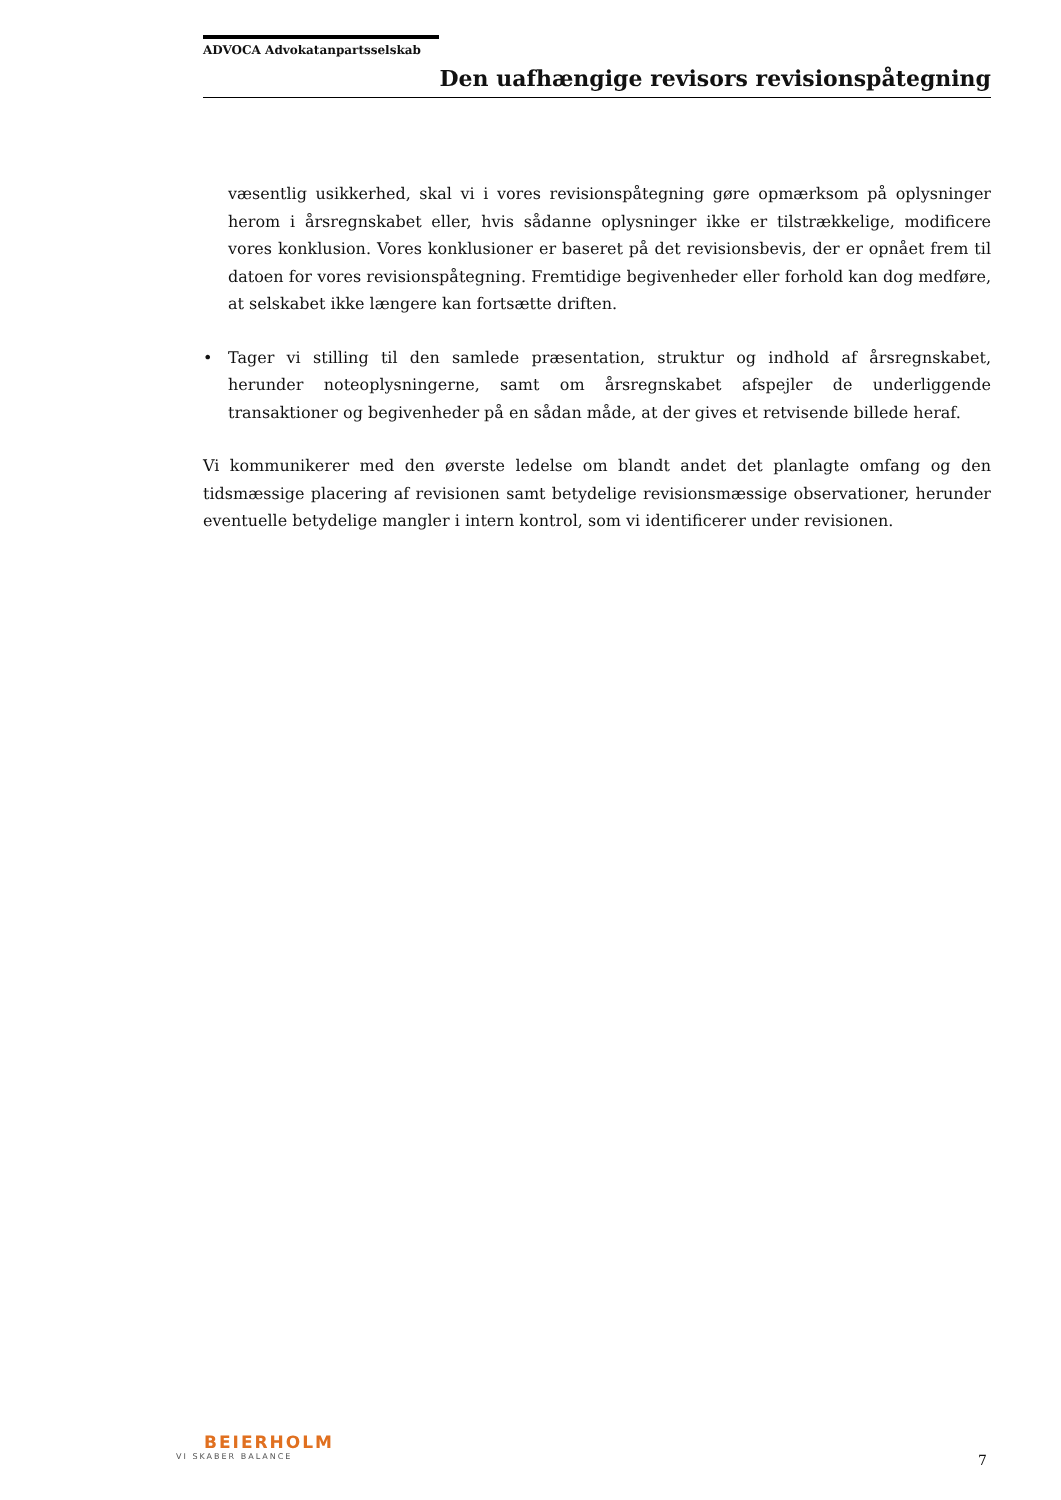ADVOCA Advokatanpartsselskab
Den uafhængige revisors revisionspåtegning
væsentlig usikkerhed, skal vi i vores revisionspåtegning gøre opmærksom på oplysninger herom i årsregnskabet eller, hvis sådanne oplysninger ikke er tilstrækkelige, modificere vores konklusion. Vores konklusioner er baseret på det revisionsbevis, der er opnået frem til datoen for vores revisionspåtegning. Fremtidige begivenheder eller forhold kan dog medføre, at selskabet ikke længere kan fortsætte driften.
• Tager vi stilling til den samlede præsentation, struktur og indhold af årsregnskabet, herunder noteoplysningerne, samt om årsregnskabet afspejler de underliggende transaktioner og begivenheder på en sådan måde, at der gives et retvisende billede heraf.
Vi kommunikerer med den øverste ledelse om blandt andet det planlagte omfang og den tidsmæssige placering af revisionen samt betydelige revisionsmæssige observationer, herunder eventuelle betydelige mangler i intern kontrol, som vi identificerer under revisionen.
BEIERHOLM
VI SKABER BALANCE
7